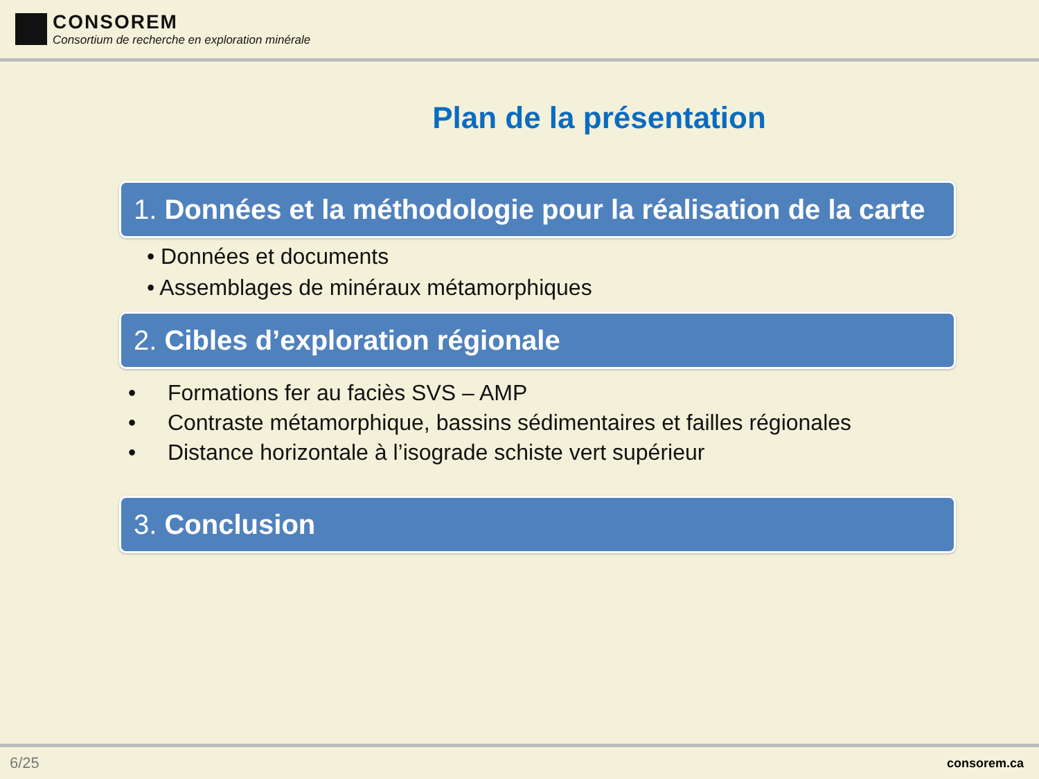CONSOREM
Consortium de recherche en exploration minérale
Plan de la présentation
1. Données et la méthodologie pour la réalisation de la carte
• Données et documents
• Assemblages de minéraux métamorphiques
2. Cibles d’exploration régionale
• Formations fer au faciès SVS – AMP
• Contraste métamorphique, bassins sédimentaires et failles régionales
• Distance horizontale à l’isograde schiste vert supérieur
3. Conclusion
6/25 consorem.ca